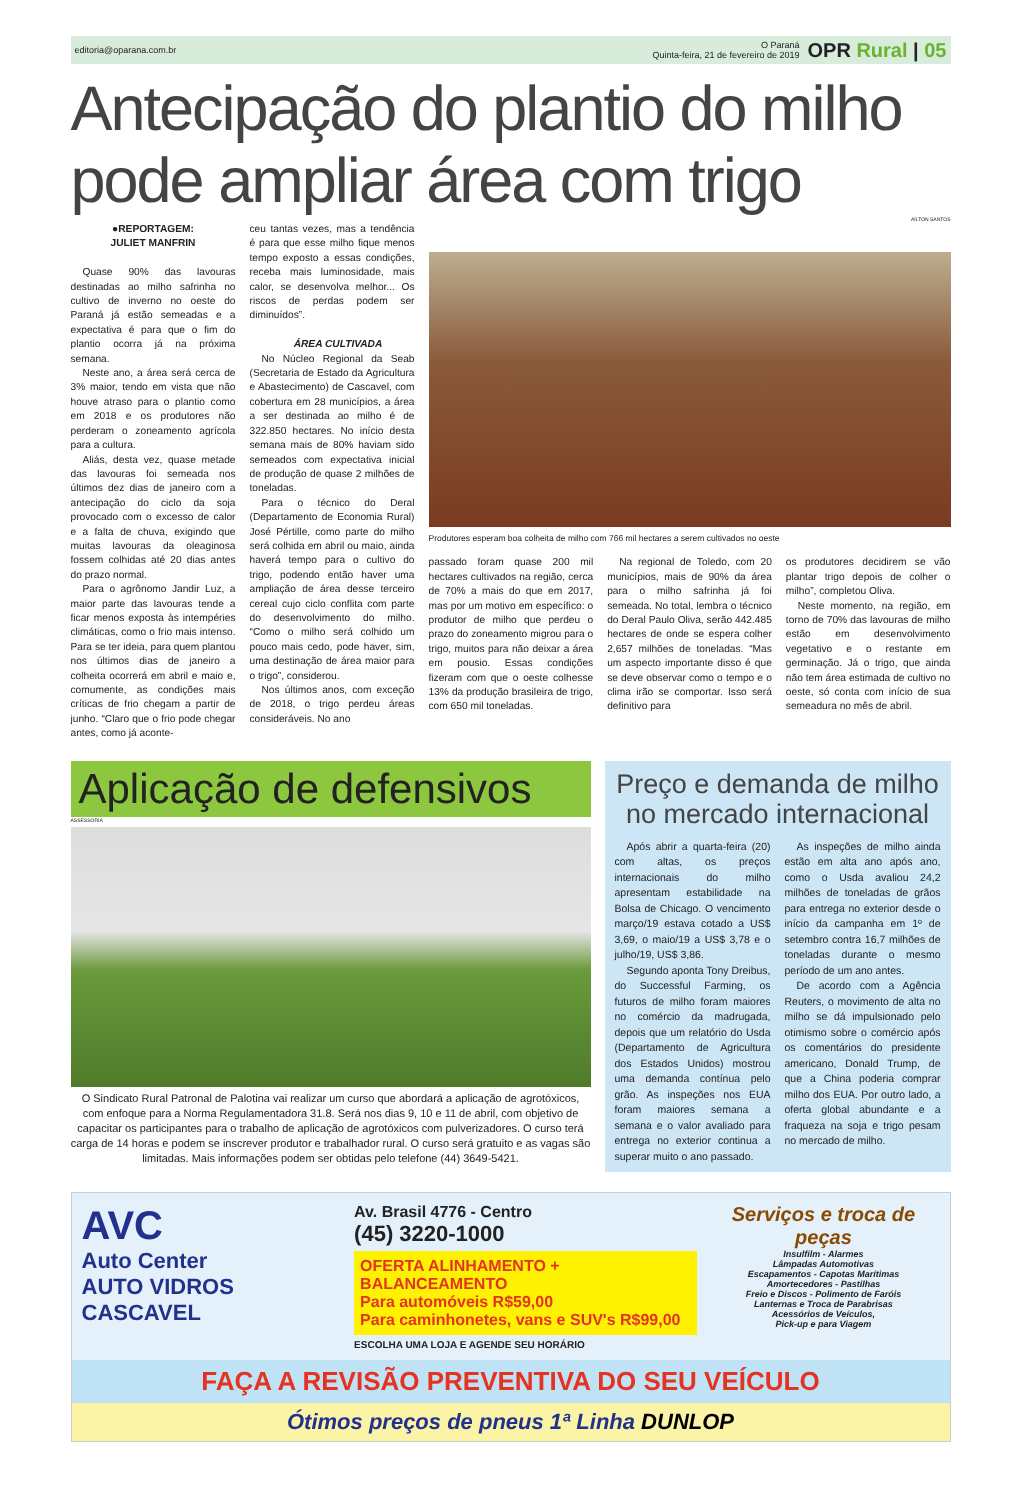editoria@oparana.com.br
O Paraná
Quinta-feira, 21 de fevereiro de 2019 OPR Rural | 05
Antecipação do plantio do milho pode ampliar área com trigo
AÍLTON SANTOS
●REPORTAGEM:
JULIET MANFRIN
Quase 90% das lavouras destinadas ao milho safrinha no cultivo de inverno no oeste do Paraná já estão semeadas e a expectativa é para que o fim do plantio ocorra já na próxima semana.
Neste ano, a área será cerca de 3% maior, tendo em vista que não houve atraso para o plantio como em 2018 e os produtores não perderam o zoneamento agrícola para a cultura.
Aliás, desta vez, quase metade das lavouras foi semeada nos últimos dez dias de janeiro com a antecipação do ciclo da soja provocado com o excesso de calor e a falta de chuva, exigindo que muitas lavouras da oleaginosa fossem colhidas até 20 dias antes do prazo normal.
Para o agrônomo Jandir Luz, a maior parte das lavouras tende a ficar menos exposta às intempéries climáticas, como o frio mais intenso. Para se ter ideia, para quem plantou nos últimos dias de janeiro a colheita ocorrerá em abril e maio e, comumente, as condições mais críticas de frio chegam a partir de junho. “Claro que o frio pode chegar antes, como já aconte-
ceu tantas vezes, mas a tendência é para que esse milho fique menos tempo exposto a essas condições, receba mais luminosidade, mais calor, se desenvolva melhor... Os riscos de perdas podem ser diminuídos”.
ÁREA CULTIVADA
No Núcleo Regional da Seab (Secretaria de Estado da Agricultura e Abastecimento) de Cascavel, com cobertura em 28 municípios, a área a ser destinada ao milho é de 322.850 hectares. No início desta semana mais de 80% haviam sido semeados com expectativa inicial de produção de quase 2 milhões de toneladas.
Para o técnico do Deral (Departamento de Economia Rural) José Pértille, como parte do milho será colhida em abril ou maio, ainda haverá tempo para o cultivo do trigo, podendo então haver uma ampliação de área desse terceiro cereal cujo ciclo conflita com parte do desenvolvimento do milho. “Como o milho será colhido um pouco mais cedo, pode haver, sim, uma destinação de área maior para o trigo”, considerou.
Nos últimos anos, com exceção de 2018, o trigo perdeu áreas consideráveis. No ano
Produtores esperam boa colheita de milho com 766 mil hectares a serem cultivados no oeste
passado foram quase 200 mil hectares cultivados na região, cerca de 70% a mais do que em 2017, mas por um motivo em específico: o produtor de milho que perdeu o prazo do zoneamento migrou para o trigo, muitos para não deixar a área em pousio. Essas condições fizeram com que o oeste colhesse 13% da produção brasileira de trigo, com 650 mil toneladas.
Na regional de Toledo, com 20 municípios, mais de 90% da área para o milho safrinha já foi semeada. No total, lembra o técnico do Deral Paulo Oliva, serão 442.485 hectares de onde se espera colher 2,657 milhões de toneladas. “Mas um aspecto importante disso é que se deve observar como o tempo e o clima irão se comportar. Isso será definitivo para
os produtores decidirem se vão plantar trigo depois de colher o milho”, completou Oliva.
Neste momento, na região, em torno de 70% das lavouras de milho estão em desenvolvimento vegetativo e o restante em germinação. Já o trigo, que ainda não tem área estimada de cultivo no oeste, só conta com início de sua semeadura no mês de abril.
Aplicação de defensivos
ASSESSORIA
O Sindicato Rural Patronal de Palotina vai realizar um curso que abordará a aplicação de agrotóxicos, com enfoque para a Norma Regulamentadora 31.8. Será nos dias 9, 10 e 11 de abril, com objetivo de capacitar os participantes para o trabalho de aplicação de agrotóxicos com pulverizadores. O curso terá carga de 14 horas e podem se inscrever produtor e trabalhador rural. O curso será gratuito e as vagas são limitadas. Mais informações podem ser obtidas pelo telefone (44) 3649-5421.
Preço e demanda de milho no mercado internacional
Após abrir a quarta-feira (20) com altas, os preços internacionais do milho apresentam estabilidade na Bolsa de Chicago. O vencimento março/19 estava cotado a US$ 3,69, o maio/19 a US$ 3,78 e o julho/19, US$ 3,86.
Segundo aponta Tony Dreibus, do Successful Farming, os futuros de milho foram maiores no comércio da madrugada, depois que um relatório do Usda (Departamento de Agricultura dos Estados Unidos) mostrou uma demanda contínua pelo grão. As inspeções nos EUA foram maiores semana a semana e o valor avaliado para entrega no exterior continua a superar muito o ano passado.
As inspeções de milho ainda estão em alta ano após ano, como o Usda avaliou 24,2 milhões de toneladas de grãos para entrega no exterior desde o início da campanha em 1º de setembro contra 16,7 milhões de toneladas durante o mesmo período de um ano antes.
De acordo com a Agência Reuters, o movimento de alta no milho se dá impulsionado pelo otimismo sobre o comércio após os comentários do presidente americano, Donald Trump, de que a China poderia comprar milho dos EUA. Por outro lado, a oferta global abundante e a fraqueza na soja e trigo pesam no mercado de milho.
AVC
Auto Center
AUTO VIDROS CASCAVEL
Av. Brasil 4776 - Centro
(45) 3220-1000
OFERTA ALINHAMENTO + BALANCEAMENTO
Para automóveis R$59,00
Para caminhonetes, vans e SUV's R$99,00
ESCOLHA UMA LOJA E AGENDE SEU HORÁRIO
Serviços e troca de peças
Insulfilm - Alarmes
Lâmpadas Automotivas
Escapamentos - Capotas Marítimas
Amortecedores - Pastilhas
Freio e Discos - Polimento de Faróis
Lanternas e Troca de Parabrisas
Acessórios de Veículos,
Pick-up e para Viagem
FAÇA A REVISÃO PREVENTIVA DO SEU VEÍCULO
Ótimos preços de pneus 1ª Linha DUNLOP